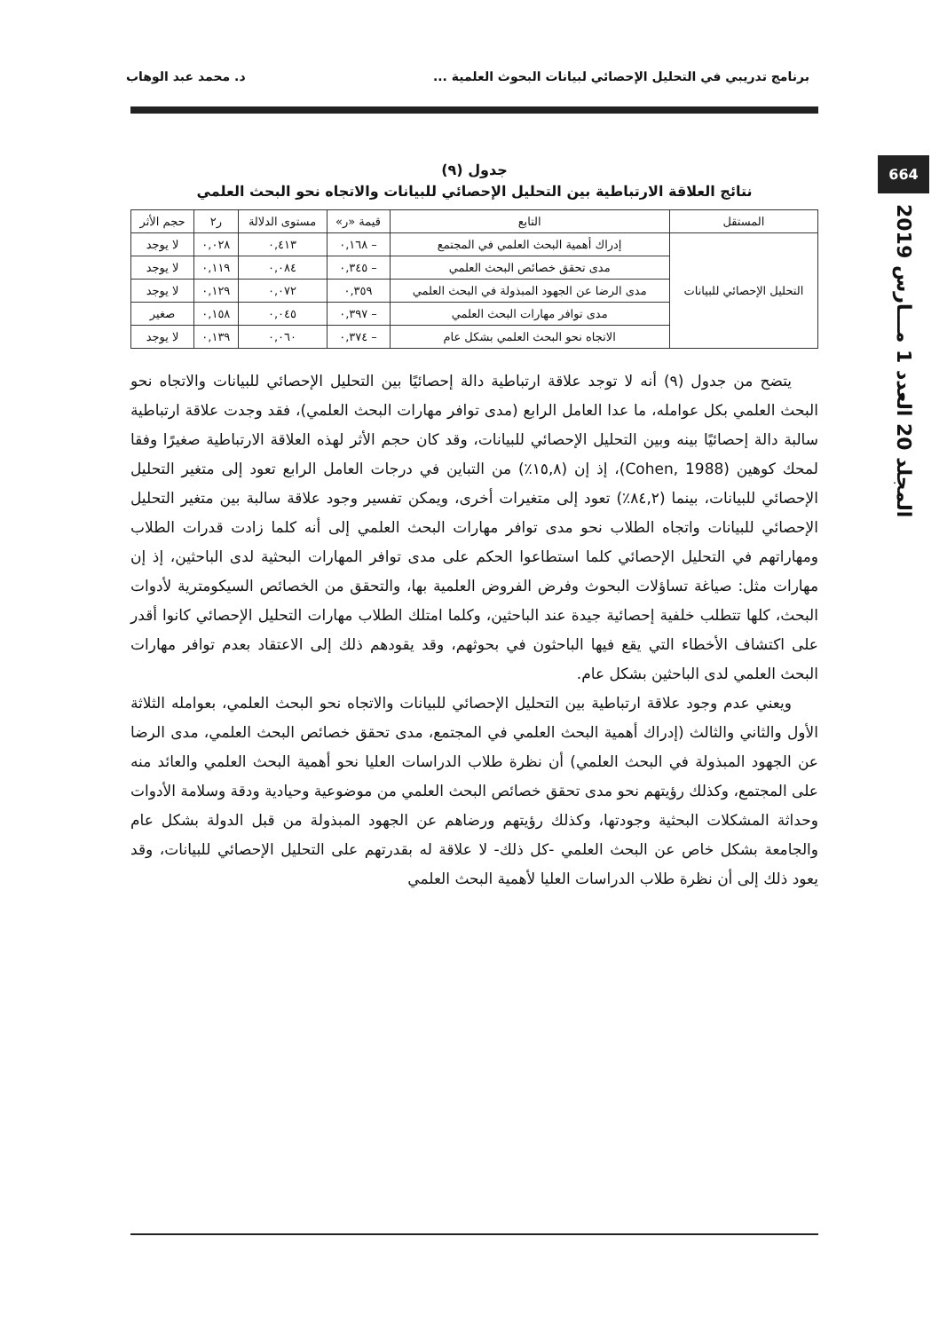برنامج تدريبي في التحليل الإحصائي لبيانات البحوث العلمية ... د. محمد عبد الوهاب
664
المجلد 20 العدد 1 مـــارس 2019
جدول (٩)
نتائج العلاقة الارتباطية بين التحليل الإحصائي للبيانات والاتجاه نحو البحث العلمي
| المستقل | التابع | قيمة «ر» | مستوى الدلالة | ر٢ | حجم الأثر |
| --- | --- | --- | --- | --- | --- |
| التحليل الإحصائي للبيانات | إدراك أهمية البحث العلمي في المجتمع | – ٠,١٦٨ | ٠,٤١٣ | ٠,٠٢٨ | لا يوجد |
| | مدى تحقق خصائص البحث العلمي | – ٠,٣٤٥ | ٠,٠٨٤ | ٠,١١٩ | لا يوجد |
| | مدى الرضا عن الجهود المبذولة في البحث العلمي | ٠,٣٥٩ | ٠,٠٧٢ | ٠,١٢٩ | لا يوجد |
| | مدى توافر مهارات البحث العلمي | – ٠,٣٩٧ | ٠,٠٤٥ | ٠,١٥٨ | صغير |
| | الاتجاه نحو البحث العلمي بشكل عام | – ٠,٣٧٤ | ٠,٠٦٠ | ٠,١٣٩ | لا يوجد |
يتضح من جدول (٩) أنه لا توجد علاقة ارتباطية دالة إحصائيًا بين التحليل الإحصائي للبيانات والاتجاه نحو البحث العلمي بكل عوامله، ما عدا العامل الرابع (مدى توافر مهارات البحث العلمي)، فقد وجدت علاقة ارتباطية سالبة دالة إحصائيًا بينه وبين التحليل الإحصائي للبيانات، وقد كان حجم الأثر لهذه العلاقة الارتباطية صغيرًا وفقا لمحك كوهين (Cohen, 1988)، إذ إن (١٥,٨٪) من التباين في درجات العامل الرابع تعود إلى متغير التحليل الإحصائي للبيانات، بينما (٨٤,٢٪) تعود إلى متغيرات أخرى، ويمكن تفسير وجود علاقة سالبة بين متغير التحليل الإحصائي للبيانات واتجاه الطلاب نحو مدى توافر مهارات البحث العلمي إلى أنه كلما زادت قدرات الطلاب ومهاراتهم في التحليل الإحصائي كلما استطاعوا الحكم على مدى توافر المهارات البحثية لدى الباحثين، إذ إن مهارات مثل: صياغة تساؤلات البحوث وفرض الفروض العلمية بها، والتحقق من الخصائص السيكومترية لأدوات البحث، كلها تتطلب خلفية إحصائية جيدة عند الباحثين، وكلما امتلك الطلاب مهارات التحليل الإحصائي كانوا أقدر على اكتشاف الأخطاء التي يقع فيها الباحثون في بحوثهم، وقد يقودهم ذلك إلى الاعتقاد بعدم توافر مهارات البحث العلمي لدى الباحثين بشكل عام.
ويعني عدم وجود علاقة ارتباطية بين التحليل الإحصائي للبيانات والاتجاه نحو البحث العلمي، بعوامله الثلاثة الأول والثاني والثالث (إدراك أهمية البحث العلمي في المجتمع، مدى تحقق خصائص البحث العلمي، مدى الرضا عن الجهود المبذولة في البحث العلمي) أن نظرة طلاب الدراسات العليا نحو أهمية البحث العلمي والعائد منه على المجتمع، وكذلك رؤيتهم نحو مدى تحقق خصائص البحث العلمي من موضوعية وحيادية ودقة وسلامة الأدوات وحداثة المشكلات البحثية وجودتها، وكذلك رؤيتهم ورضاهم عن الجهود المبذولة من قبل الدولة بشكل عام والجامعة بشكل خاص عن البحث العلمي -كل ذلك- لا علاقة له بقدرتهم على التحليل الإحصائي للبيانات، وقد يعود ذلك إلى أن نظرة طلاب الدراسات العليا لأهمية البحث العلمي